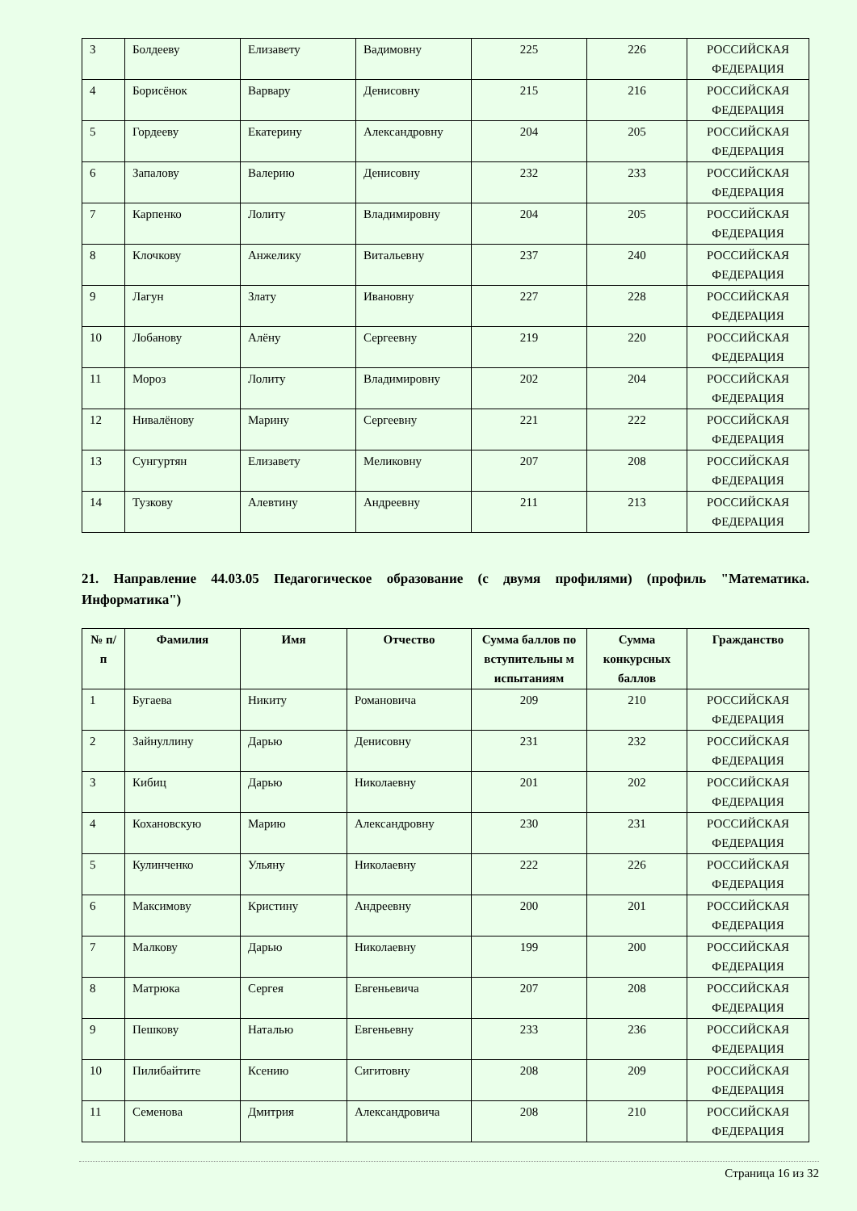| 3 | Болдееву | Елизавету | Вадимовну | 225 | 226 | РОССИЙСКАЯ ФЕДЕРАЦИЯ |
| 4 | Борисёнок | Варвару | Денисовну | 215 | 216 | РОССИЙСКАЯ ФЕДЕРАЦИЯ |
| 5 | Гордееву | Екатерину | Александровну | 204 | 205 | РОССИЙСКАЯ ФЕДЕРАЦИЯ |
| 6 | Запалову | Валерию | Денисовну | 232 | 233 | РОССИЙСКАЯ ФЕДЕРАЦИЯ |
| 7 | Карпенко | Лолиту | Владимировну | 204 | 205 | РОССИЙСКАЯ ФЕДЕРАЦИЯ |
| 8 | Клочкову | Анжелику | Витальевну | 237 | 240 | РОССИЙСКАЯ ФЕДЕРАЦИЯ |
| 9 | Лагун | Злату | Ивановну | 227 | 228 | РОССИЙСКАЯ ФЕДЕРАЦИЯ |
| 10 | Лобанову | Алёну | Сергеевну | 219 | 220 | РОССИЙСКАЯ ФЕДЕРАЦИЯ |
| 11 | Мороз | Лолиту | Владимировну | 202 | 204 | РОССИЙСКАЯ ФЕДЕРАЦИЯ |
| 12 | Нивалёнову | Марину | Сергеевну | 221 | 222 | РОССИЙСКАЯ ФЕДЕРАЦИЯ |
| 13 | Сунгуртян | Елизавету | Меликовну | 207 | 208 | РОССИЙСКАЯ ФЕДЕРАЦИЯ |
| 14 | Тузкову | Алевтину | Андреевну | 211 | 213 | РОССИЙСКАЯ ФЕДЕРАЦИЯ |
21. Направление 44.03.05 Педагогическое образование (с двумя профилями) (профиль "Математика. Информатика")
| № п/п | Фамилия | Имя | Отчество | Сумма баллов по вступительны м испытаниям | Сумма конкурсных баллов | Гражданство |
| --- | --- | --- | --- | --- | --- | --- |
| 1 | Бугаева | Никиту | Романовича | 209 | 210 | РОССИЙСКАЯ ФЕДЕРАЦИЯ |
| 2 | Зайнуллину | Дарью | Денисовну | 231 | 232 | РОССИЙСКАЯ ФЕДЕРАЦИЯ |
| 3 | Кибиц | Дарью | Николаевну | 201 | 202 | РОССИЙСКАЯ ФЕДЕРАЦИЯ |
| 4 | Кохановскую | Марию | Александровну | 230 | 231 | РОССИЙСКАЯ ФЕДЕРАЦИЯ |
| 5 | Кулинченко | Ульяну | Николаевну | 222 | 226 | РОССИЙСКАЯ ФЕДЕРАЦИЯ |
| 6 | Максимову | Кристину | Андреевну | 200 | 201 | РОССИЙСКАЯ ФЕДЕРАЦИЯ |
| 7 | Малкову | Дарью | Николаевну | 199 | 200 | РОССИЙСКАЯ ФЕДЕРАЦИЯ |
| 8 | Матрюка | Сергея | Евгеньевича | 207 | 208 | РОССИЙСКАЯ ФЕДЕРАЦИЯ |
| 9 | Пешкову | Наталью | Евгеньевну | 233 | 236 | РОССИЙСКАЯ ФЕДЕРАЦИЯ |
| 10 | Пилибайтите | Ксению | Сигитовну | 208 | 209 | РОССИЙСКАЯ ФЕДЕРАЦИЯ |
| 11 | Семенова | Дмитрия | Александровича | 208 | 210 | РОССИЙСКАЯ ФЕДЕРАЦИЯ |
Страница 16 из 32